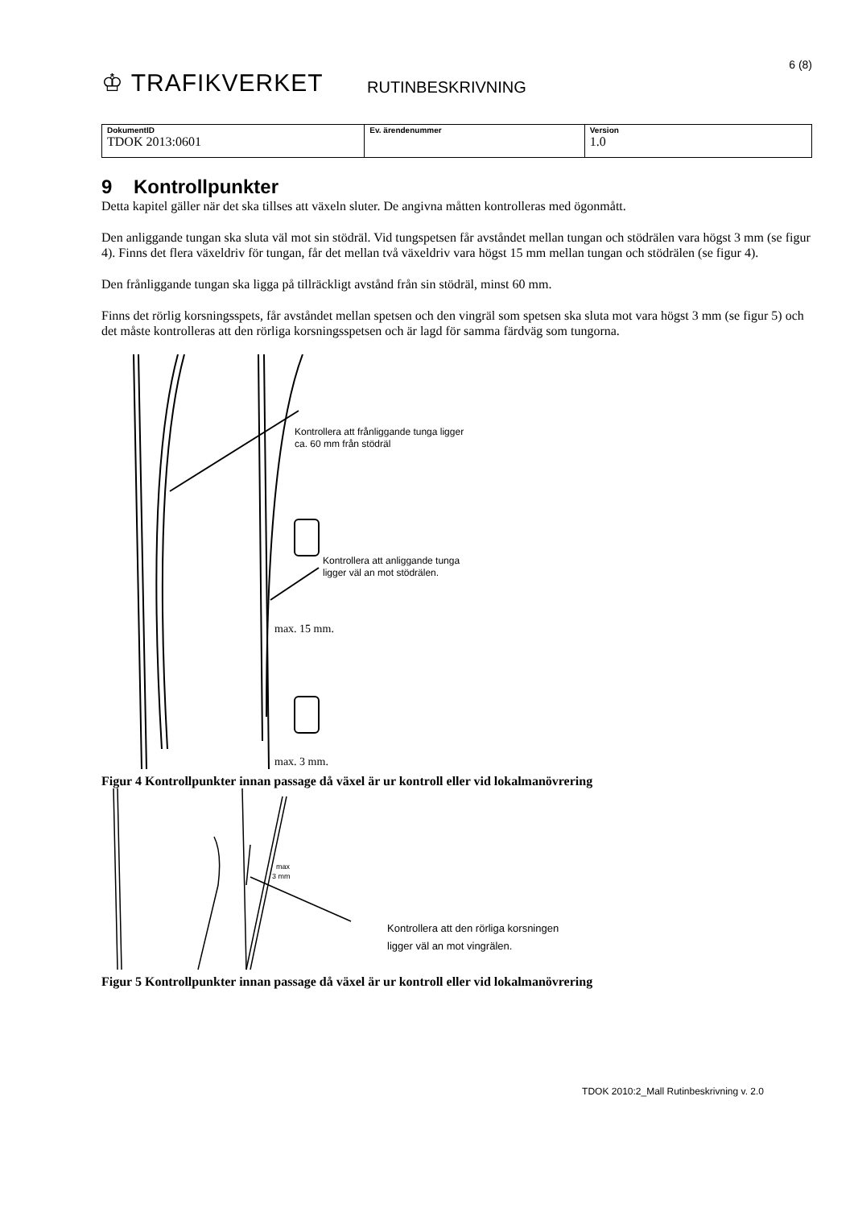♔ TRAFIKVERKET
RUTINBESKRIVNING
6 (8)
| DokumentID TDOK 2013:0601 | Ev. ärendenummer | Version 1.0 |
9 Kontrollpunkter
Detta kapitel gäller när det ska tillses att växeln sluter. De angivna måtten kontrolleras med ögonmått.
Den anliggande tungan ska sluta väl mot sin stödräl. Vid tungspetsen får avståndet mellan tungan och stödrälen vara högst 3 mm (se figur 4). Finns det flera växeldriv för tungan, får det mellan två växeldriv vara högst 15 mm mellan tungan och stödrälen (se figur 4).
Den frånliggande tungan ska ligga på tillräckligt avstånd från sin stödräl, minst 60 mm.
Finns det rörlig korsningsspets, får avståndet mellan spetsen och den vingräl som spetsen ska sluta mot vara högst 3 mm (se figur 5) och det måste kontrolleras att den rörliga korsningsspetsen och är lagd för samma färdväg som tungorna.
Kontrollera att frånliggande tunga ligger
ca. 60 mm från stödräl
Kontrollera att anliggande tunga
ligger väl an mot stödrälen.
max. 15 mm.
max. 3 mm.
Figur 4 Kontrollpunkter innan passage då växel är ur kontroll eller vid lokalmanövrering
max
3 mm
Kontrollera att den rörliga korsningen
ligger väl an mot vingrälen.
Figur 5 Kontrollpunkter innan passage då växel är ur kontroll eller vid lokalmanövrering
TDOK 2010:2_Mall Rutinbeskrivning v. 2.0